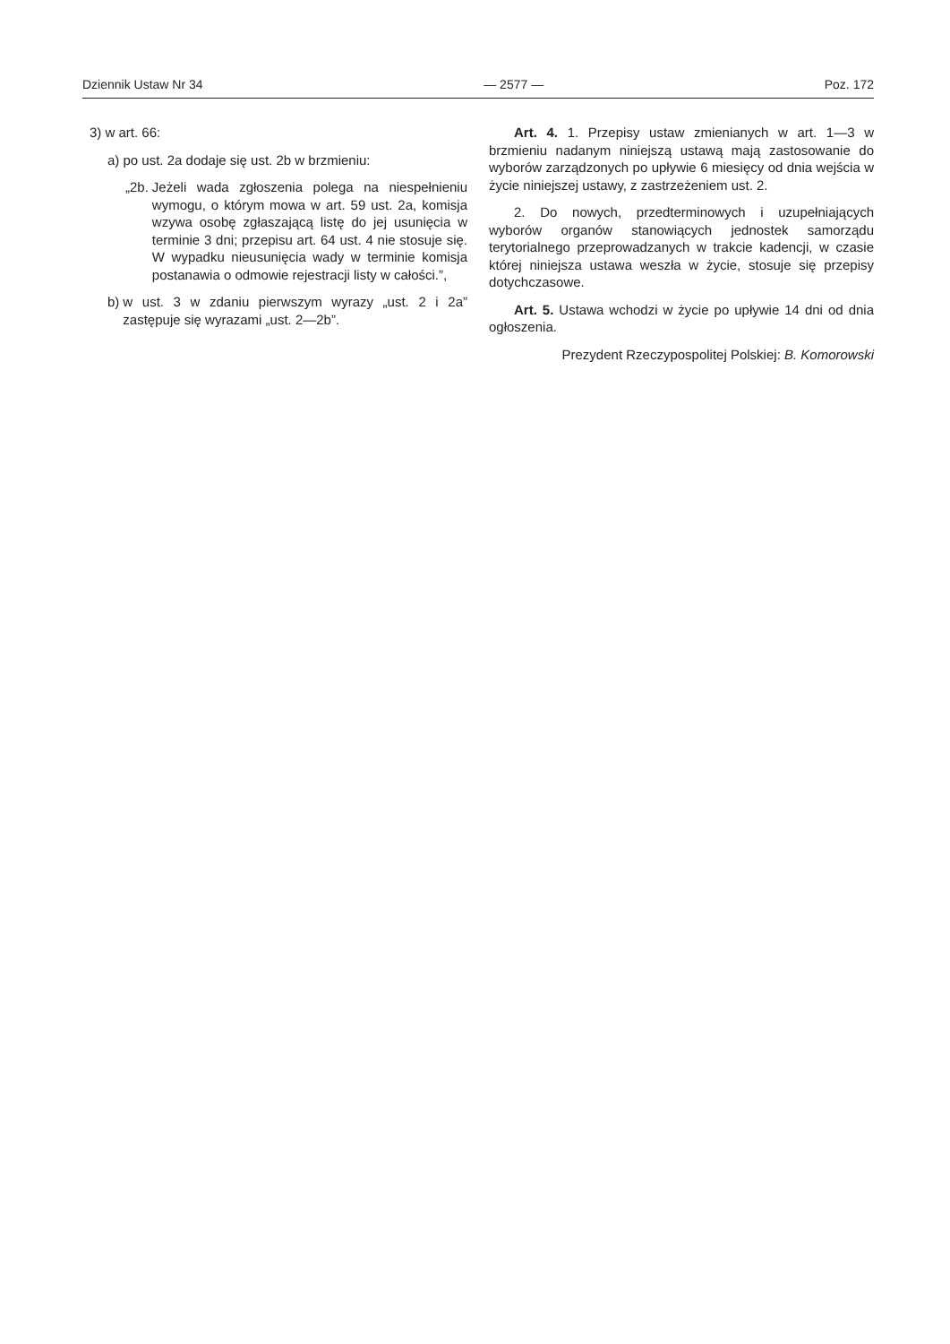Dziennik Ustaw Nr 34 — 2577 — Poz. 172
3) w art. 66:
a) po ust. 2a dodaje się ust. 2b w brzmieniu:
„2b. Jeżeli wada zgłoszenia polega na niespełnieniu wymogu, o którym mowa w art. 59 ust. 2a, komisja wzywa osobę zgłaszającą listę do jej usunięcia w terminie 3 dni; przepisu art. 64 ust. 4 nie stosuje się. W wypadku nieusunięcia wady w terminie komisja postanawia o odmowie rejestracji listy w całości.”,
b) w ust. 3 w zdaniu pierwszym wyrazy „ust. 2 i 2a” zastępuje się wyrazami „ust. 2—2b”.
Art. 4. 1. Przepisy ustaw zmienianych w art. 1—3 w brzmieniu nadanym niniejszą ustawą mają zastosowanie do wyborów zarządzonych po upływie 6 miesięcy od dnia wejścia w życie niniejszej ustawy, z zastrzeżeniem ust. 2.
2. Do nowych, przedterminowych i uzupełniających wyborów organów stanowiących jednostek samorządu terytorialnego przeprowadzanych w trakcie kadencji, w czasie której niniejsza ustawa weszła w życie, stosuje się przepisy dotychczasowe.
Art. 5. Ustawa wchodzi w życie po upływie 14 dni od dnia ogłoszenia.
Prezydent Rzeczypospolitej Polskiej: B. Komorowski